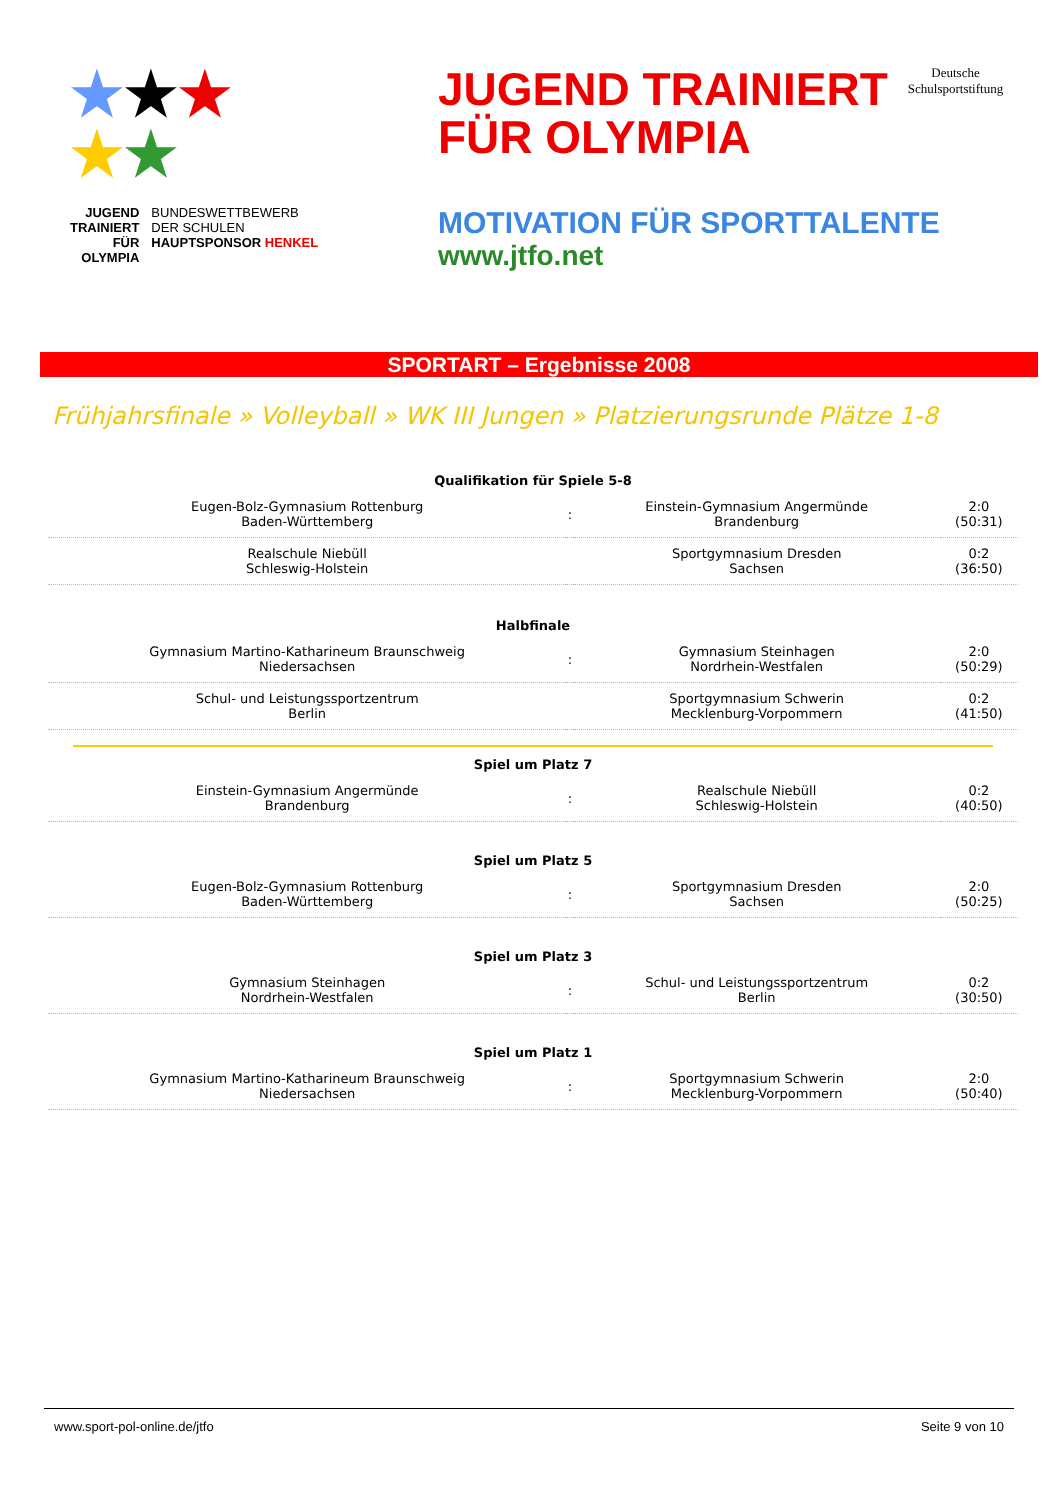★★★
★★
JUGEND
TRAINIERT
FÜR
OLYMPIA
BUNDESWETTBEWERB
DER SCHULEN
HAUPTSPONSOR HENKEL
JUGEND TRAINIERT
FÜR OLYMPIA
Deutsche
Schulsportstiftung
MOTIVATION FÜR SPORTTALENTE
www.jtfo.net
SPORTART – Ergebnisse 2008
Frühjahrsfinale » Volleyball » WK III Jungen » Platzierungsrunde Plätze 1-8
| Qualifikation für Spiele 5-8 | | | |
| --- | --- | --- | --- |
| Eugen-Bolz-Gymnasium Rottenburg Baden-Württemberg | : | Einstein-Gymnasium Angermünde Brandenburg | 2:0 (50:31) |
| Realschule Niebüll Schleswig-Holstein | | Sportgymnasium Dresden Sachsen | 0:2 (36:50) |
| Halbfinale | | | |
| Gymnasium Martino-Katharineum Braunschweig Niedersachsen | : | Gymnasium Steinhagen Nordrhein-Westfalen | 2:0 (50:29) |
| Schul- und Leistungssportzentrum Berlin | | Sportgymnasium Schwerin Mecklenburg-Vorpommern | 0:2 (41:50) |
| Spiel um Platz 7 | | | |
| Einstein-Gymnasium Angermünde Brandenburg | : | Realschule Niebüll Schleswig-Holstein | 0:2 (40:50) |
| Spiel um Platz 5 | | | |
| Eugen-Bolz-Gymnasium Rottenburg Baden-Württemberg | : | Sportgymnasium Dresden Sachsen | 2:0 (50:25) |
| Spiel um Platz 3 | | | |
| Gymnasium Steinhagen Nordrhein-Westfalen | : | Schul- und Leistungssportzentrum Berlin | 0:2 (30:50) |
| Spiel um Platz 1 | | | |
| Gymnasium Martino-Katharineum Braunschweig Niedersachsen | : | Sportgymnasium Schwerin Mecklenburg-Vorpommern | 2:0 (50:40) |
www.sport-pol-online.de/jtfo Seite 9 von 10